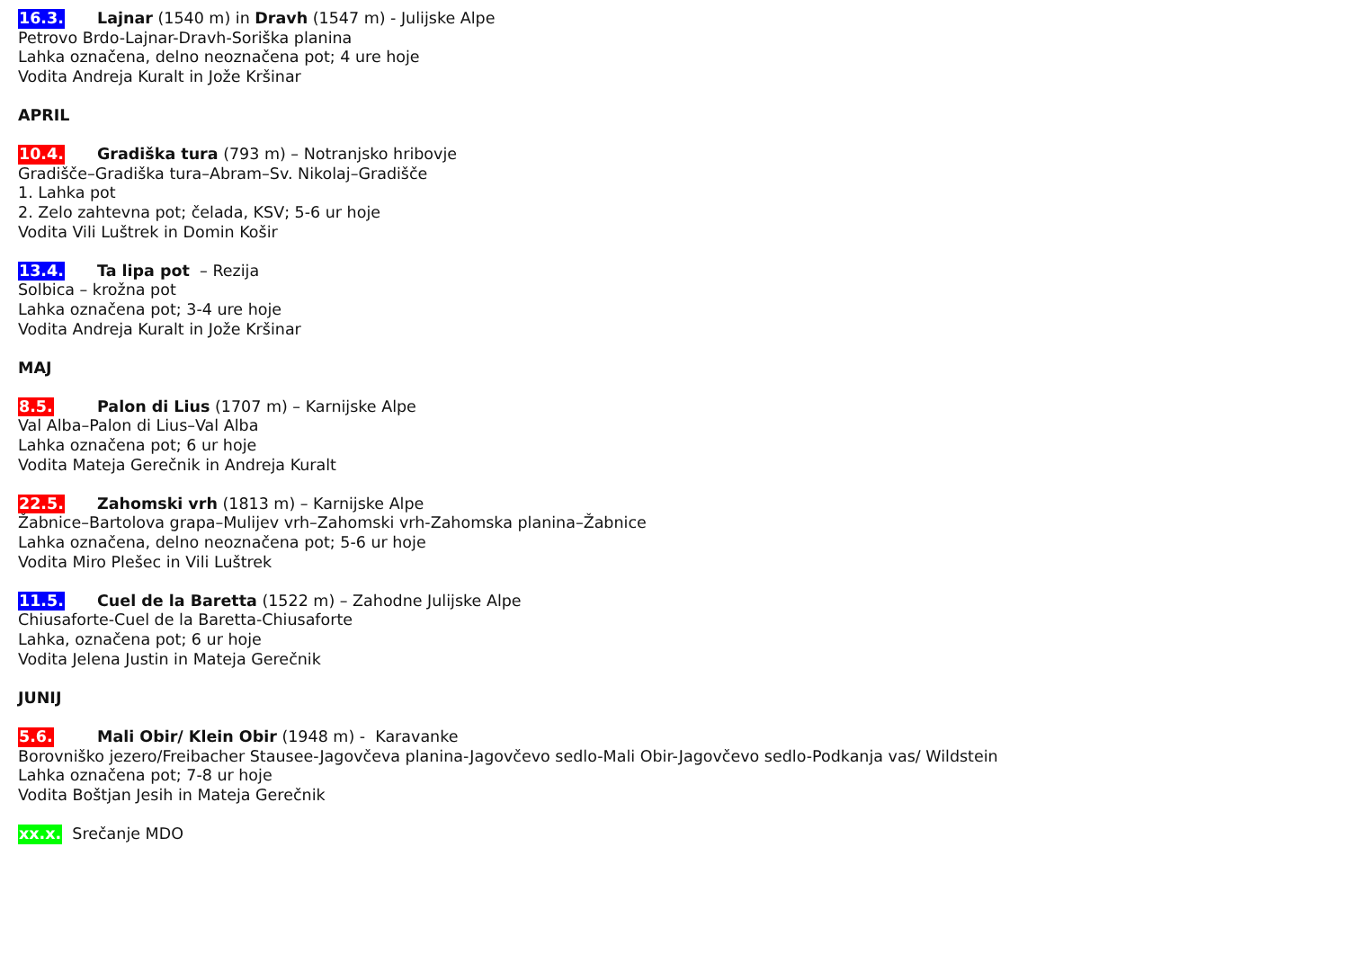16.3. Lajnar (1540 m) in Dravh (1547 m) - Julijske Alpe
Petrovo Brdo-Lajnar-Dravh-Soriška planina
Lahka označena, delno neoznačena pot; 4 ure hoje
Vodita Andreja Kuralt in Jože Kršinar
APRIL
10.4. Gradiška tura (793 m) – Notranjsko hribovje
Gradišče–Gradiška tura–Abram–Sv. Nikolaj–Gradišče
1. Lahka pot
2. Zelo zahtevna pot; čelada, KSV; 5-6 ur hoje
Vodita Vili Luštrek in Domin Košir
13.4. Ta lipa pot – Rezija
Solbica – krožna pot
Lahka označena pot; 3-4 ure hoje
Vodita Andreja Kuralt in Jože Kršinar
MAJ
8.5. Palon di Lius (1707 m) – Karnijske Alpe
Val Alba–Palon di Lius–Val Alba
Lahka označena pot; 6 ur hoje
Vodita Mateja Gerečnik in Andreja Kuralt
22.5. Zahomski vrh (1813 m) – Karnijske Alpe
Žabnice–Bartolova grapa–Mulijev vrh–Zahomski vrh-Zahomska planina–Žabnice
Lahka označena, delno neoznačena pot; 5-6 ur hoje
Vodita Miro Plešec in Vili Luštrek
11.5. Cuel de la Baretta (1522 m) – Zahodne Julijske Alpe
Chiusaforte-Cuel de la Baretta-Chiusaforte
Lahka, označena pot; 6 ur hoje
Vodita Jelena Justin in Mateja Gerečnik
JUNIJ
5.6. Mali Obir/ Klein Obir (1948 m) - Karavanke
Borovniško jezero/Freibacher Stausee-Jagovčeva planina-Jagovčevo sedlo-Mali Obir-Jagovčevo sedlo-Podkanja vas/ Wildstein
Lahka označena pot; 7-8 ur hoje
Vodita Boštjan Jesih in Mateja Gerečnik
xx.x. Srečanje MDO